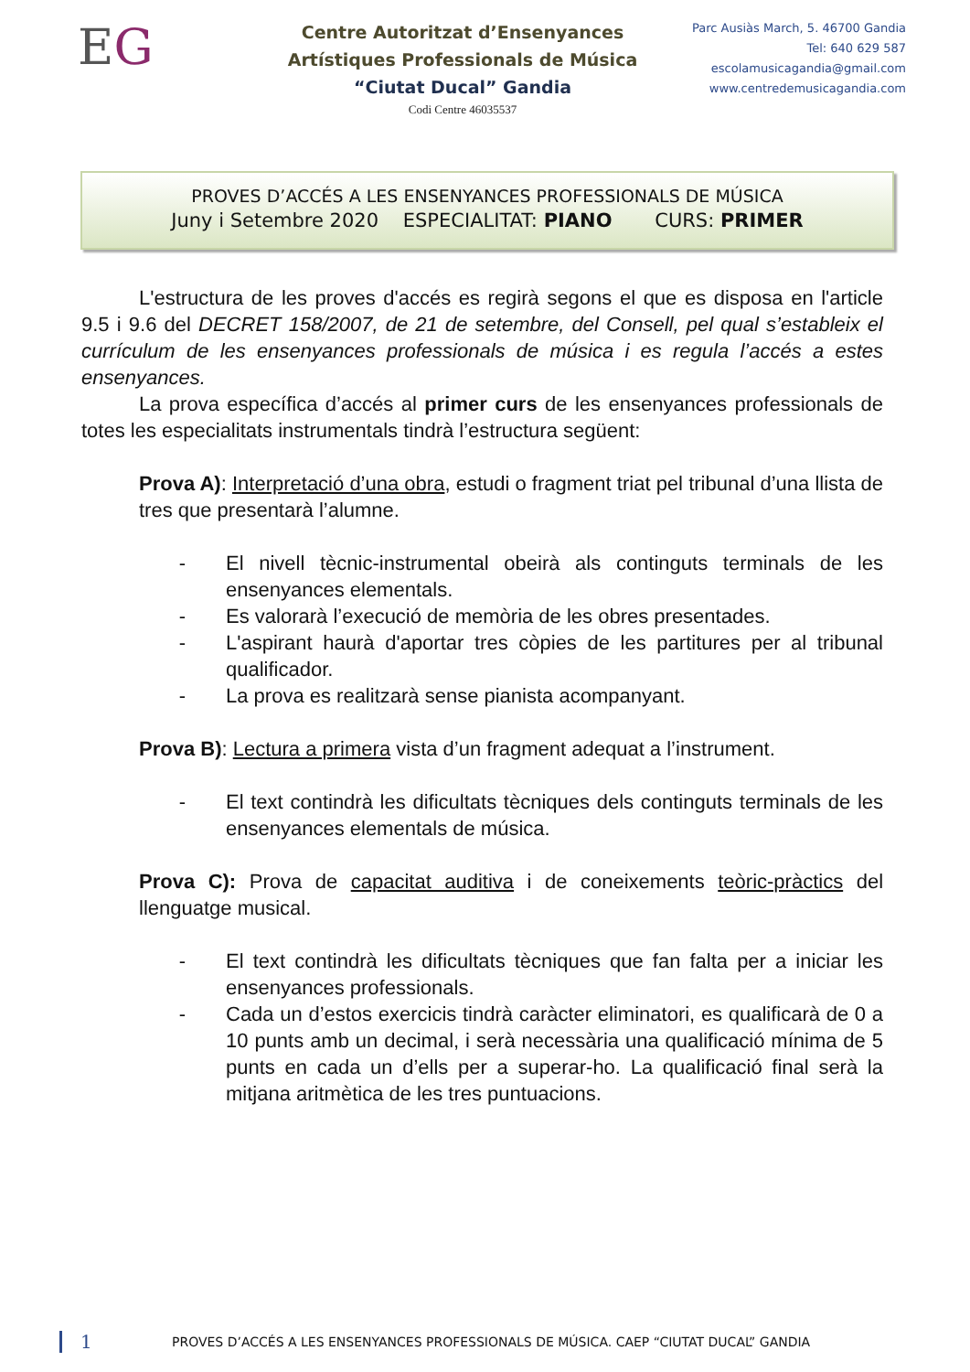EG
Centre Autoritzat d’Ensenyances
Artístiques Professionals de Música
“Ciutat Ducal” Gandia
Codi Centre 46035537
Parc Ausiàs March, 5. 46700 Gandia
Tel: 640 629 587
escolamusicagandia@gmail.com
www.centredemusicagandia.com
PROVES D’ACCÉS A LES ENSENYANCES PROFESSIONALS DE MÚSICA
Juny i Setembre 2020 ESPECIALITAT: PIANO CURS: PRIMER
L'estructura de les proves d'accés es regirà segons el que es disposa en l'article 9.5 i 9.6 del DECRET 158/2007, de 21 de setembre, del Consell, pel qual s’estableix el currículum de les ensenyances professionals de música i es regula l’accés a estes ensenyances.
La prova específica d’accés al primer curs de les ensenyances professionals de totes les especialitats instrumentals tindrà l’estructura següent:
Prova A): Interpretació d’una obra, estudi o fragment triat pel tribunal d’una llista de tres que presentarà l’alumne.
- El nivell tècnic-instrumental obeirà als continguts terminals de les ensenyances elementals.
- Es valorarà l’execució de memòria de les obres presentades.
- L'aspirant haurà d'aportar tres còpies de les partitures per al tribunal qualificador.
- La prova es realitzarà sense pianista acompanyant.
Prova B): Lectura a primera vista d’un fragment adequat a l’instrument.
- El text contindrà les dificultats tècniques dels continguts terminals de les ensenyances elementals de música.
Prova C): Prova de capacitat auditiva i de coneixements teòric-pràctics del llenguatge musical.
- El text contindrà les dificultats tècniques que fan falta per a iniciar les ensenyances professionals.
- Cada un d’estos exercicis tindrà caràcter eliminatori, es qualificarà de 0 a 10 punts amb un decimal, i serà necessària una qualificació mínima de 5 punts en cada un d’ells per a superar-ho. La qualificació final serà la mitjana aritmètica de les tres puntuacions.
1 PROVES D’ACCÉS A LES ENSENYANCES PROFESSIONALS DE MÚSICA. CAEP “CIUTAT DUCAL” GANDIA